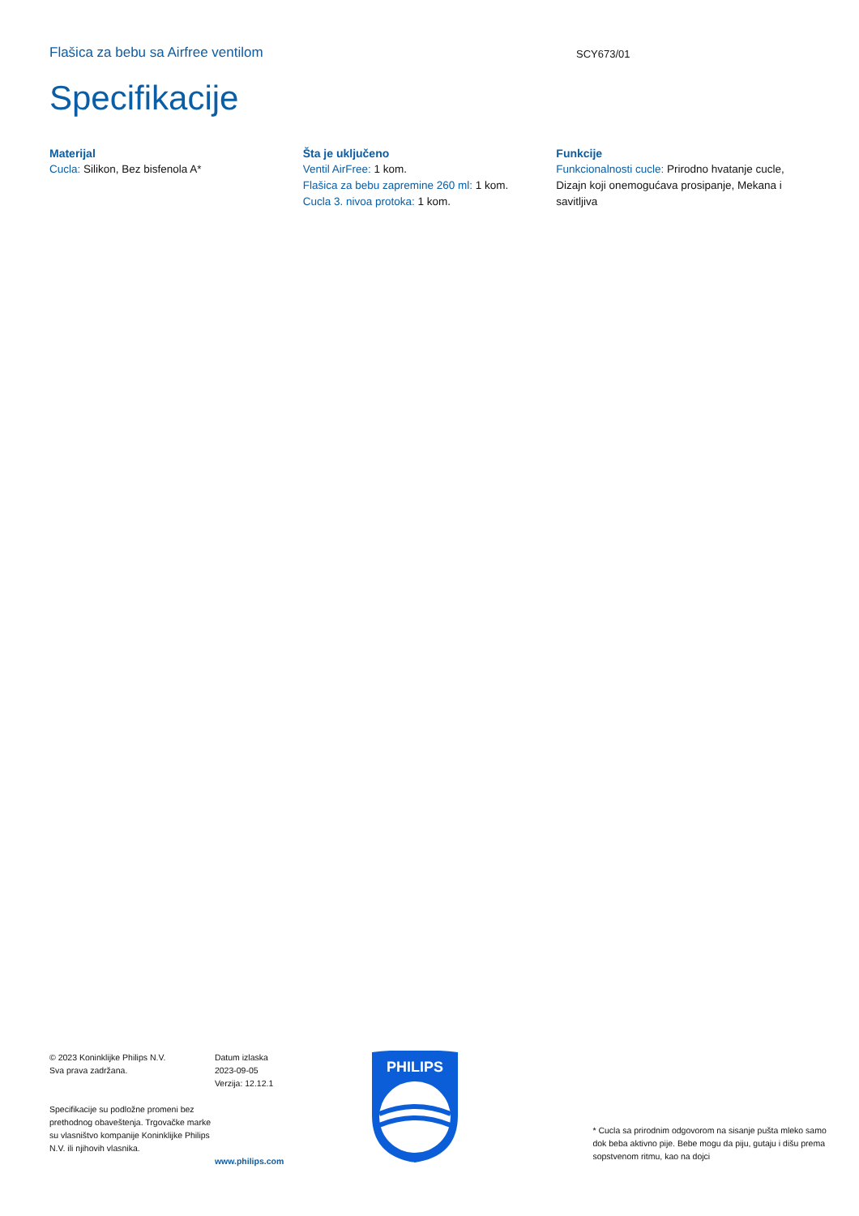Flašica za bebu sa Airfree ventilom
SCY673/01
Specifikacije
Materijal
Cucla: Silikon, Bez bisfenola A*
Šta je uključeno
Ventil AirFree: 1 kom.
Flašica za bebu zapremine 260 ml: 1 kom.
Cucla 3. nivoa protoka: 1 kom.
Funkcije
Funkcionalnosti cucle: Prirodno hvatanje cucle, Dizajn koji onemogućava prosipanje, Mekana i savitljiva
© 2023 Koninklijke Philips N.V.
Sva prava zadržana.
Specifikacije su podložne promeni bez prethodnog obaveštenja. Trgovačke marke su vlasništvo kompanije Koninklijke Philips N.V. ili njihovih vlasnika.
Datum izlaska
2023-09-05
Verzija: 12.12.1
www.philips.com
PHILIPS
* Cucla sa prirodnim odgovorom na sisanje pušta mleko samo dok beba aktivno pije. Bebe mogu da piju, gutaju i dišu prema sopstvenom ritmu, kao na dojci